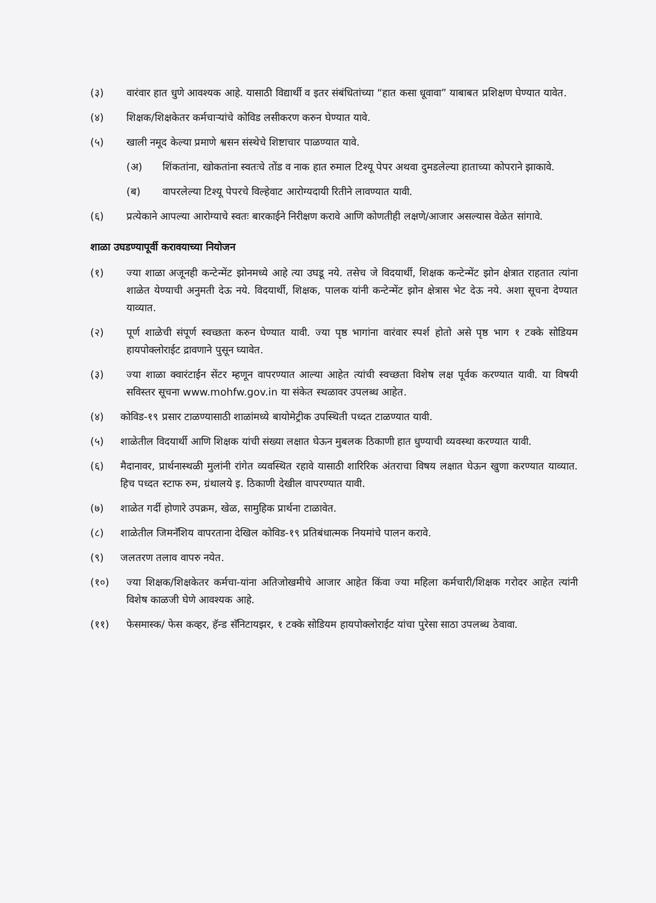(३) वारंवार हात धुणे आवश्यक आहे. यासाठी विद्यार्थी व इतर संबंधितांच्या “हात कसा धूवावा” याबाबत प्रशिक्षण घेण्यात यावेत.
(४) शिक्षक/शिक्षकेतर कर्मचाऱ्यांचे कोविड लसीकरण करुन घेण्यात यावे.
(५) खाली नमूद केल्या प्रमाणे श्वसन संस्थेचे शिष्टाचार पाळण्यात यावे.
(अ) शिंकतांना, खोकतांना स्वतःचे तोंड व नाक हात रुमाल टिश्यू पेपर अथवा दुमडलेल्या हाताच्या कोपराने झाकावे.
(ब) वापरलेल्या टिश्यू पेपरचे विल्हेवाट आरोग्यदायी रितीने लावण्यात यावी.
(६) प्रत्येकाने आपल्या आरोग्याचे स्वतः बारकाईने निरीक्षण करावे आणि कोणतीही लक्षणे/आजार असल्यास वेळेत सांगावे.
शाळा उघडण्यापूर्वी करावयाच्या नियोजन
(१) ज्या शाळा अजूनही कन्टेन्मेंट झोनमध्ये आहे त्या उघडू नये. तसेच जे विदयार्थी, शिक्षक कन्टेन्मेंट झोन क्षेत्रात राहतात त्यांना शाळेत येण्याची अनुमती देऊ नये. विदयार्थी, शिक्षक, पालक यांनी कन्टेन्मेंट झोन क्षेत्रास भेट देऊ नये. अशा सूचना देण्यात याव्यात.
(२) पूर्ण शाळेची संपूर्ण स्वच्छता करुन घेण्यात यावी. ज्या पृष्ठ भागांना वारंवार स्पर्श होतो असे पृष्ठ भाग १ टक्के सोडियम हायपोक्लोराईट द्रावणाने पुसून घ्यावेत.
(३) ज्या शाळा क्वारंटाईन सेंटर म्हणून वापरण्यात आल्या आहेत त्यांची स्वच्छता विशेष लक्ष पूर्वक करण्यात यावी. या विषयी सविस्तर सूचना www.mohfw.gov.in या संकेत स्थळावर उपलब्ध आहेत.
(४) कोविड-१९ प्रसार टाळण्यासाठी शाळांमध्ये बायोमेट्रीक उपस्थिती पध्दत टाळण्यात यावी.
(५) शाळेतील विदयार्थी आणि शिक्षक यांची संख्या लक्षात घेऊन मुबलक ठिकाणी हात धुण्याची व्यवस्था करण्यात यावी.
(६) मैदानावर, प्रार्थनास्थळी मुलांनी रांगेत व्यवस्थित रहावे यासाठी शारिरिक अंतराचा विषय लक्षात घेऊन खुणा करण्यात याव्यात. हिच पध्दत स्टाफ रुम, ग्रंथालये इ. ठिकाणी देखील वापरण्यात यावी.
(७) शाळेत गर्दी होणारे उपक्रम, खेळ, सामुहिक प्रार्थना टाळावेत.
(८) शाळेतील जिमनॅशिय वापरताना देखिल कोविड-१९ प्रतिबंधात्मक नियमांचे पालन करावे.
(९) जलतरण तलाव वापरु नयेत.
(१०) ज्या शिक्षक/शिक्षकेतर कर्मचा-यांना अतिजोखमीचे आजार आहेत किंवा ज्या महिला कर्मचारी/शिक्षक गरोदर आहेत त्यांनी विशेष काळजी घेणे आवश्यक आहे.
(११) फेसमास्क/ फेस कव्हर, हॅन्ड सॅनिटायझर, १ टक्के सोडियम हायपोक्लोराईट यांचा पुरेसा साठा उपलब्ध ठेवावा.